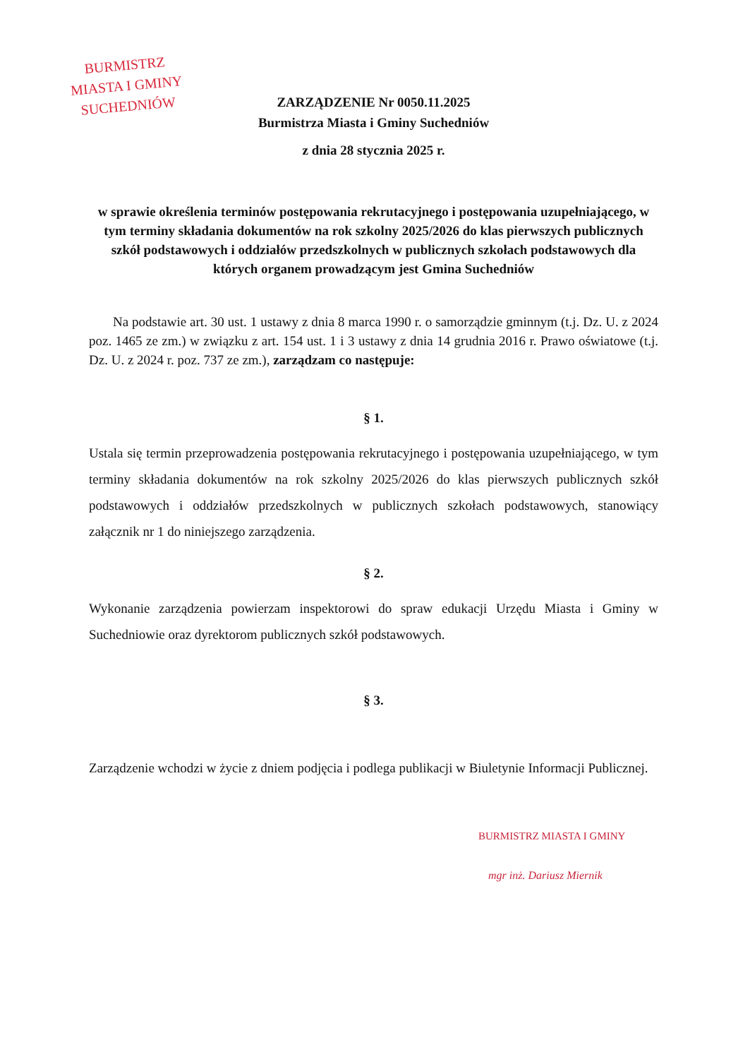BURMISTRZ
MIASTA I GMINY
SUCHEDNIÓW
ZARZĄDZENIE Nr 0050.11.2025
Burmistrza Miasta i Gminy Suchedniów
z dnia 28 stycznia 2025 r.
w sprawie określenia terminów postępowania rekrutacyjnego i postępowania uzupełniającego, w tym terminy składania dokumentów na rok szkolny 2025/2026 do klas pierwszych publicznych szkół podstawowych i oddziałów przedszkolnych w publicznych szkołach podstawowych dla których organem prowadzącym jest Gmina Suchedniów
Na podstawie art. 30 ust. 1 ustawy z dnia 8 marca 1990 r. o samorządzie gminnym (t.j. Dz. U. z 2024 poz. 1465 ze zm.) w związku z art. 154 ust. 1 i 3 ustawy z dnia 14 grudnia 2016 r. Prawo oświatowe (t.j. Dz. U. z 2024 r. poz. 737 ze zm.), zarządzam co następuje:
§ 1.
Ustala się termin przeprowadzenia postępowania rekrutacyjnego i postępowania uzupełniającego, w tym terminy składania dokumentów na rok szkolny 2025/2026 do klas pierwszych publicznych szkół podstawowych i oddziałów przedszkolnych w publicznych szkołach podstawowych, stanowiący załącznik nr 1 do niniejszego zarządzenia.
§ 2.
Wykonanie zarządzenia powierzam inspektorowi do spraw edukacji Urzędu Miasta i Gminy w Suchedniowie oraz dyrektorom publicznych szkół podstawowych.
§ 3.
Zarządzenie wchodzi w życie z dniem podjęcia i podlega publikacji w Biuletynie Informacji Publicznej.
BURMISTRZ MIASTA I GMINY
mgr inż. Dariusz Miernik